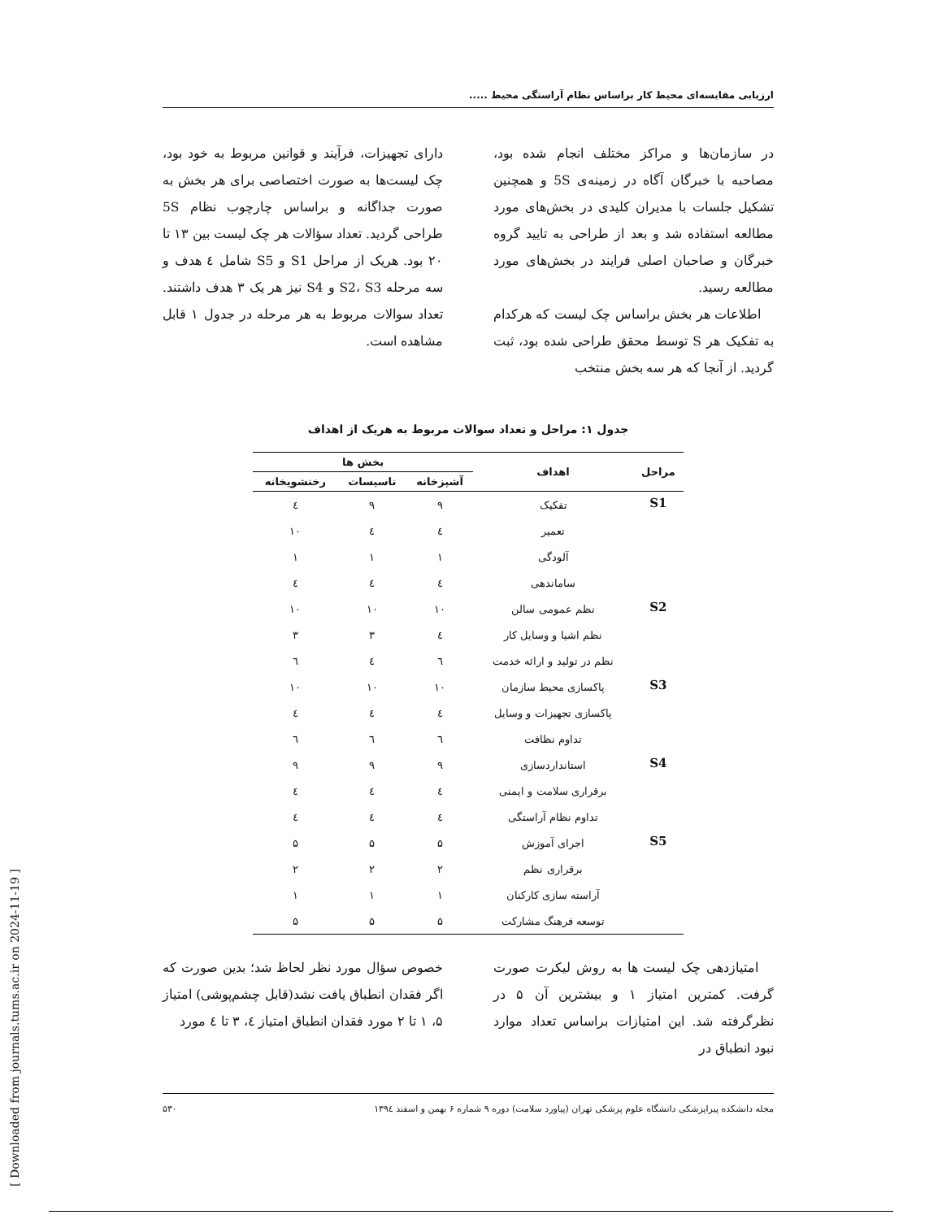ارزیابی مقایسه‌ای محیط کار براساس نظام آراستگی محیط .....
در سازمان‌ها و مراکز مختلف انجام شده بود، مصاحبه با خبرگان آگاه در زمینه‌ی 5S و همچنین تشکیل جلسات با مدیران کلیدی در بخش‌های مورد مطالعه استفاده شد و بعد از طراحی به تایید گروه خبرگان و صاحبان اصلی فرایند در بخش‌های مورد مطالعه رسید.
اطلاعات هر بخش براساس چک لیست که هرکدام به تفکیک هر S توسط محقق طراحی شده بود، ثبت گردید. از آنجا که هر سه بخش منتخب
دارای تجهیزات، فرآیند و قوانین مربوط به خود بود، چک لیست‌ها به صورت اختصاصی برای هر بخش به صورت جداگانه و براساس چارچوب نظام 5S طراحی گردید. تعداد سؤالات هر چک لیست بین ۱۳ تا ۲۰ بود. هریک از مراحل S1 و S5 شامل ٤ هدف و سه مرحله S2، S3 و S4 نیز هر یک ۳ هدف داشتند. تعداد سوالات مربوط به هر مرحله در جدول ۱ قابل مشاهده است.
جدول ۱: مراحل و تعداد سوالات مربوط به هریک از اهداف
| مراحل | اهداف | بخش ها | | |
| --- | --- | --- | --- | --- |
| | | آشپزخانه | تاسیسات | رختشویخانه |
| S1 | تفکیک | ۹ | ۹ | ٤ |
| | تعمیر | ٤ | ٤ | ۱۰ |
| | آلودگی | ۱ | ۱ | ۱ |
| | ساماندهی | ٤ | ٤ | ٤ |
| S2 | نظم عمومی سالن | ۱۰ | ۱۰ | ۱۰ |
| | نظم اشیا و وسایل کار | ٤ | ۳ | ۳ |
| | نظم در تولید و ارائه خدمت | ٦ | ٤ | ٦ |
| S3 | پاکسازی محیط سازمان | ۱۰ | ۱۰ | ۱۰ |
| | پاکسازی تجهیزات و وسایل | ٤ | ٤ | ٤ |
| | تداوم نظافت | ٦ | ٦ | ٦ |
| S4 | استانداردسازی | ۹ | ۹ | ۹ |
| | برقراری سلامت و ایمنی | ٤ | ٤ | ٤ |
| | تداوم نظام آراستگی | ٤ | ٤ | ٤ |
| S5 | اجرای آموزش | ۵ | ۵ | ۵ |
| | برقراری نظم | ۲ | ۲ | ۲ |
| | آراسته سازی کارکنان | ۱ | ۱ | ۱ |
| | توسعه فرهنگ مشارکت | ۵ | ۵ | ۵ |
امتیازدهی چک لیست ها به روش لیکرت صورت گرفت. کمترین امتیاز ۱ و بیشترین آن ۵ در نظرگرفته شد. این امتیازات براساس تعداد موارد نبود انطباق در
خصوص سؤال مورد نظر لحاظ شد؛ بدین صورت که اگر فقدان انطباق یافت نشد(قابل چشم‌پوشی) امتیاز ۵، ۱ تا ۲ مورد فقدان انطباق امتیاز ٤، ۳ تا ٤ مورد
مجله دانشکده پیراپزشکی دانشگاه علوم پزشکی تهران (پیاورد سلامت) دوره ۹ شماره ۶ بهمن و اسفند ۱۳۹٤ ۵۳۰
[ Downloaded from journals.tums.ac.ir on 2024-11-19 ]